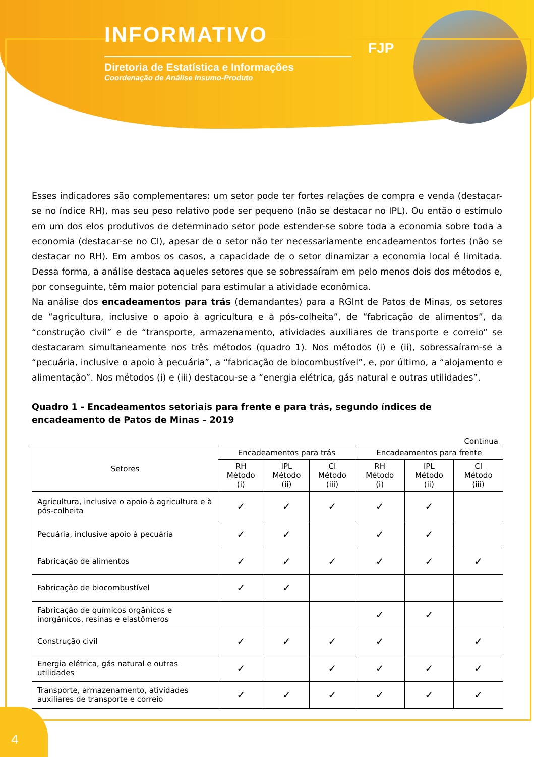INFORMATIVO
Diretoria de Estatística e Informações
Coordenação de Análise Insumo-Produto
FJP
Esses indicadores são complementares: um setor pode ter fortes relações de compra e venda (destacar-se no índice RH), mas seu peso relativo pode ser pequeno (não se destacar no IPL). Ou então o estímulo em um dos elos produtivos de determinado setor pode estender-se sobre toda a economia sobre toda a economia (destacar-se no CI), apesar de o setor não ter necessariamente encadeamentos fortes (não se destacar no RH). Em ambos os casos, a capacidade de o setor dinamizar a economia local é limitada. Dessa forma, a análise destaca aqueles setores que se sobressaíram em pelo menos dois dos métodos e, por conseguinte, têm maior potencial para estimular a atividade econômica.
Na análise dos encadeamentos para trás (demandantes) para a RGInt de Patos de Minas, os setores de “agricultura, inclusive o apoio à agricultura e à pós-colheita”, de “fabricação de alimentos”, da “construção civil” e de “transporte, armazenamento, atividades auxiliares de transporte e correio” se destacaram simultaneamente nos três métodos (quadro 1). Nos métodos (i) e (ii), sobressaíram-se a “pecuária, inclusive o apoio à pecuária”, a “fabricação de biocombustível”, e, por último, a “alojamento e alimentação”. Nos métodos (i) e (iii) destacou-se a “energia elétrica, gás natural e outras utilidades”.
Quadro 1 - Encadeamentos setoriais para frente e para trás, segundo índices de encadeamento de Patos de Minas – 2019
Continua
| Setores | Encadeamentos para trás | | | Encadeamentos para frente | | |
| --- | --- | --- | --- | --- | --- | --- |
| | RH Método (i) | IPL Método (ii) | CI Método (iii) | RH Método (i) | IPL Método (ii) | CI Método (iii) |
| Agricultura, inclusive o apoio à agricultura e à pós-colheita | ✓ | ✓ | ✓ | ✓ | ✓ | |
| Pecuária, inclusive apoio à pecuária | ✓ | ✓ | | ✓ | ✓ | |
| Fabricação de alimentos | ✓ | ✓ | ✓ | ✓ | ✓ | ✓ |
| Fabricação de biocombustível | ✓ | ✓ | | | | |
| Fabricação de químicos orgânicos e inorgânicos, resinas e elastômeros | | | | ✓ | ✓ | |
| Construção civil | ✓ | ✓ | ✓ | ✓ | | ✓ |
| Energia elétrica, gás natural e outras utilidades | ✓ | | ✓ | ✓ | ✓ | ✓ |
| Transporte, armazenamento, atividades auxiliares de transporte e correio | ✓ | ✓ | ✓ | ✓ | ✓ | ✓ |
4